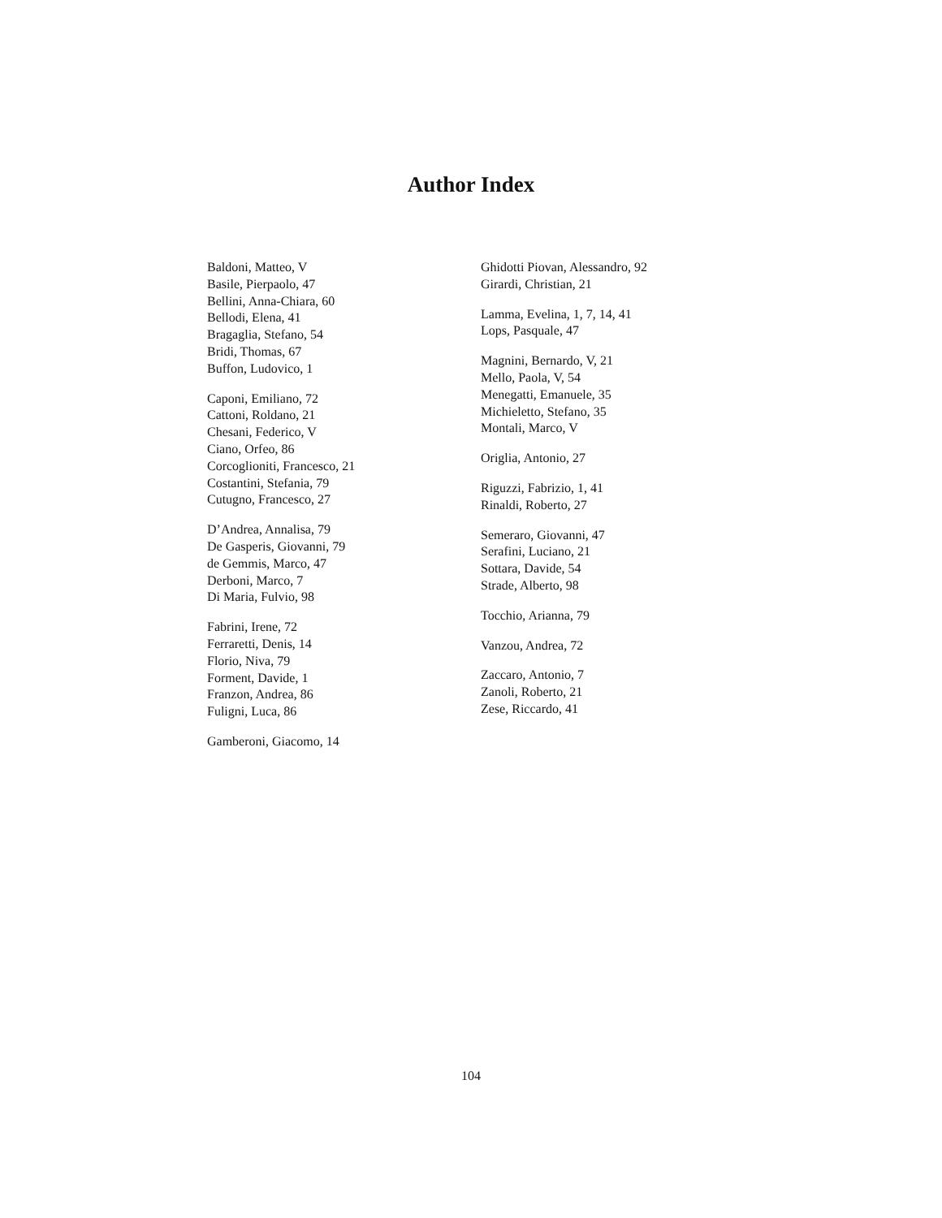Author Index
Baldoni, Matteo, V
Basile, Pierpaolo, 47
Bellini, Anna-Chiara, 60
Bellodi, Elena, 41
Bragaglia, Stefano, 54
Bridi, Thomas, 67
Buffon, Ludovico, 1
Caponi, Emiliano, 72
Cattoni, Roldano, 21
Chesani, Federico, V
Ciano, Orfeo, 86
Corcoglioniti, Francesco, 21
Costantini, Stefania, 79
Cutugno, Francesco, 27
D’Andrea, Annalisa, 79
De Gasperis, Giovanni, 79
de Gemmis, Marco, 47
Derboni, Marco, 7
Di Maria, Fulvio, 98
Fabrini, Irene, 72
Ferraretti, Denis, 14
Florio, Niva, 79
Forment, Davide, 1
Franzon, Andrea, 86
Fuligni, Luca, 86
Gamberoni, Giacomo, 14
Ghidotti Piovan, Alessandro, 92
Girardi, Christian, 21
Lamma, Evelina, 1, 7, 14, 41
Lops, Pasquale, 47
Magnini, Bernardo, V, 21
Mello, Paola, V, 54
Menegatti, Emanuele, 35
Michieletto, Stefano, 35
Montali, Marco, V
Origlia, Antonio, 27
Riguzzi, Fabrizio, 1, 41
Rinaldi, Roberto, 27
Semeraro, Giovanni, 47
Serafini, Luciano, 21
Sottara, Davide, 54
Strade, Alberto, 98
Tocchio, Arianna, 79
Vanzou, Andrea, 72
Zaccaro, Antonio, 7
Zanoli, Roberto, 21
Zese, Riccardo, 41
104